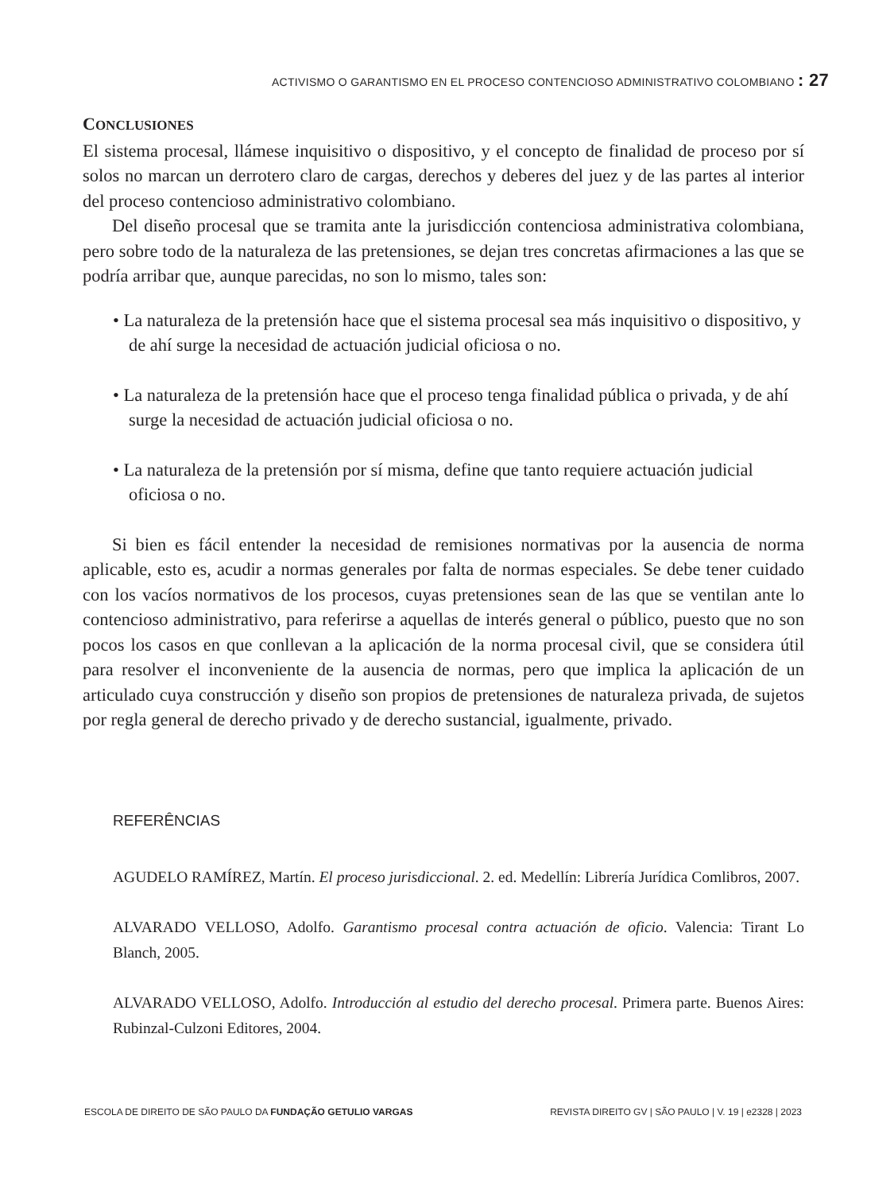ACTIVISMO O GARANTISMO EN EL PROCESO CONTENCIOSO ADMINISTRATIVO COLOMBIANO : 27
CONCLUSIONES
El sistema procesal, llámese inquisitivo o dispositivo, y el concepto de finalidad de proceso por sí solos no marcan un derrotero claro de cargas, derechos y deberes del juez y de las partes al interior del proceso contencioso administrativo colombiano.
Del diseño procesal que se tramita ante la jurisdicción contenciosa administrativa colombiana, pero sobre todo de la naturaleza de las pretensiones, se dejan tres concretas afirmaciones a las que se podría arribar que, aunque parecidas, no son lo mismo, tales son:
• La naturaleza de la pretensión hace que el sistema procesal sea más inquisitivo o dispositivo, y de ahí surge la necesidad de actuación judicial oficiosa o no.
• La naturaleza de la pretensión hace que el proceso tenga finalidad pública o privada, y de ahí surge la necesidad de actuación judicial oficiosa o no.
• La naturaleza de la pretensión por sí misma, define que tanto requiere actuación judicial oficiosa o no.
Si bien es fácil entender la necesidad de remisiones normativas por la ausencia de norma aplicable, esto es, acudir a normas generales por falta de normas especiales. Se debe tener cuidado con los vacíos normativos de los procesos, cuyas pretensiones sean de las que se ventilan ante lo contencioso administrativo, para referirse a aquellas de interés general o público, puesto que no son pocos los casos en que conllevan a la aplicación de la norma procesal civil, que se considera útil para resolver el inconveniente de la ausencia de normas, pero que implica la aplicación de un articulado cuya construcción y diseño son propios de pretensiones de naturaleza privada, de sujetos por regla general de derecho privado y de derecho sustancial, igualmente, privado.
REFERÊNCIAS
AGUDELO RAMÍREZ, Martín. El proceso jurisdiccional. 2. ed. Medellín: Librería Jurídica Comlibros, 2007.
ALVARADO VELLOSO, Adolfo. Garantismo procesal contra actuación de oficio. Valencia: Tirant Lo Blanch, 2005.
ALVARADO VELLOSO, Adolfo. Introducción al estudio del derecho procesal. Primera parte. Buenos Aires: Rubinzal-Culzoni Editores, 2004.
ESCOLA DE DIREITO DE SÃO PAULO DA FUNDAÇÃO GETULIO VARGAS REVISTA DIREITO GV | SÃO PAULO | V. 19 | e2328 | 2023